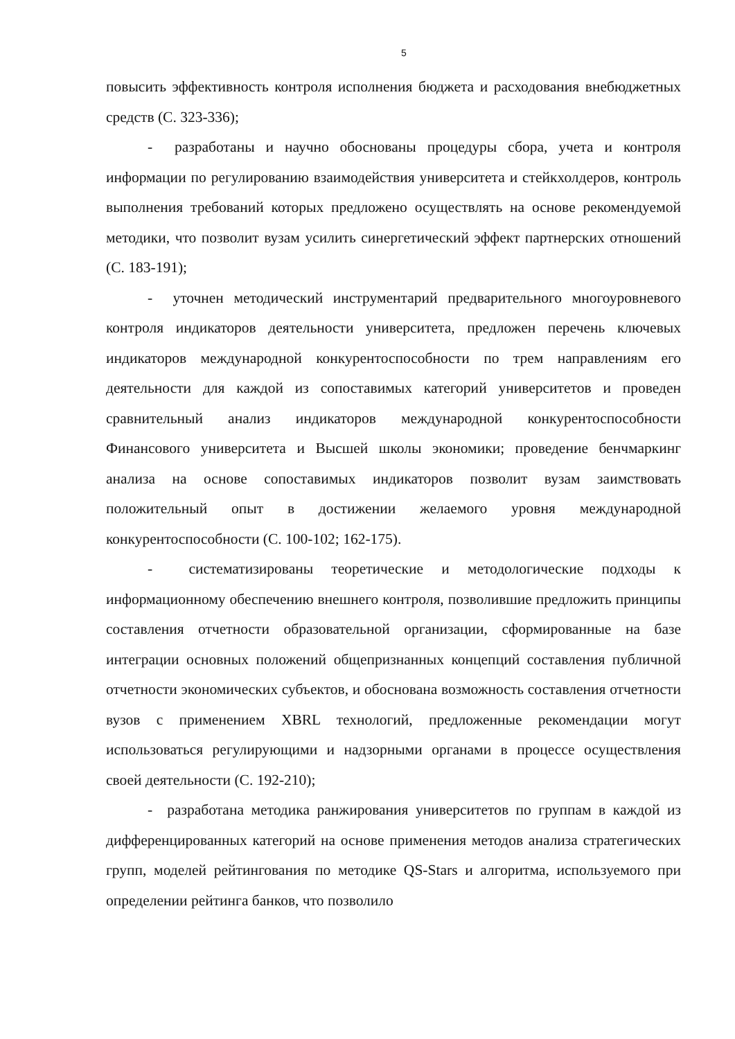5
повысить эффективность контроля исполнения бюджета и расходования внебюджетных средств (С. 323-336);
- разработаны и научно обоснованы процедуры сбора, учета и контроля информации по регулированию взаимодействия университета и стейкхолдеров, контроль выполнения требований которых предложено осуществлять на основе рекомендуемой методики, что позволит вузам усилить синергетический эффект партнерских отношений (С. 183-191);
- уточнен методический инструментарий предварительного многоуровневого контроля индикаторов деятельности университета, предложен перечень ключевых индикаторов международной конкурентоспособности по трем направлениям его деятельности для каждой из сопоставимых категорий университетов и проведен сравнительный анализ индикаторов международной конкурентоспособности Финансового университета и Высшей школы экономики; проведение бенчмаркинг анализа на основе сопоставимых индикаторов позволит вузам заимствовать положительный опыт в достижении желаемого уровня международной конкурентоспособности (С. 100-102; 162-175).
- систематизированы теоретические и методологические подходы к информационному обеспечению внешнего контроля, позволившие предложить принципы составления отчетности образовательной организации, сформированные на базе интеграции основных положений общепризнанных концепций составления публичной отчетности экономических субъектов, и обоснована возможность составления отчетности вузов с применением XBRL технологий, предложенные рекомендации могут использоваться регулирующими и надзорными органами в процессе осуществления своей деятельности (С. 192-210);
- разработана методика ранжирования университетов по группам в каждой из дифференцированных категорий на основе применения методов анализа стратегических групп, моделей рейтингования по методике QS-Stars и алгоритма, используемого при определении рейтинга банков, что позволило